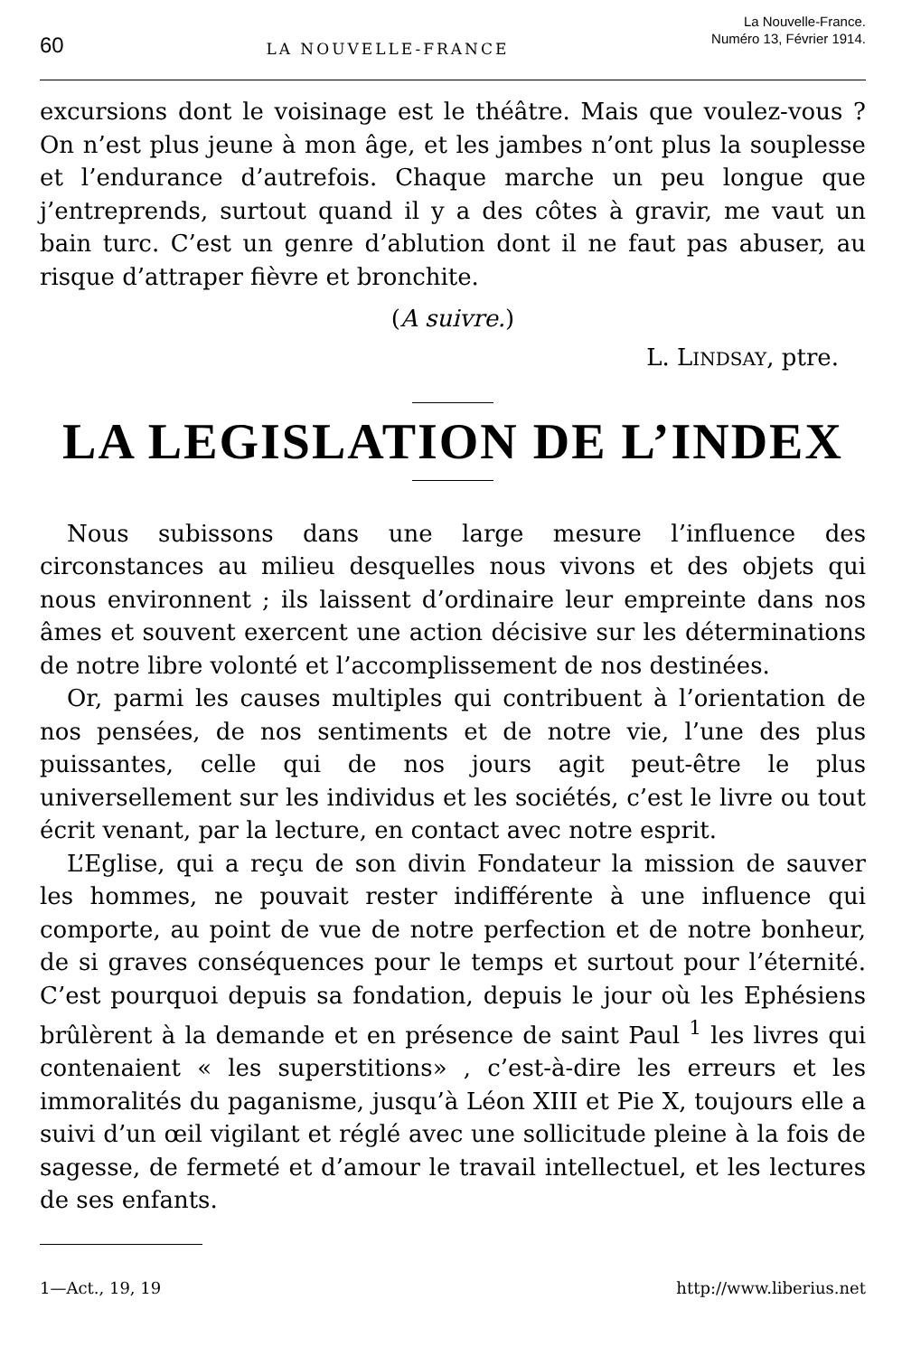60 LA NOUVELLE-FRANCE La Nouvelle-France.
Numéro 13, Février 1914.
excursions dont le voisinage est le théâtre. Mais que voulez-vous ? On n’est plus jeune à mon âge, et les jambes n’ont plus la souplesse et l’endurance d’autrefois. Chaque marche un peu longue que j’entreprends, surtout quand il y a des côtes à gravir, me vaut un bain turc. C’est un genre d’ablution dont il ne faut pas abuser, au risque d’attraper fièvre et bronchite.
(A suivre.)
L. LINDSAY, ptre.
LA LEGISLATION DE L’INDEX
Nous subissons dans une large mesure l’influence des circonstances au milieu desquelles nous vivons et des objets qui nous environnent ; ils laissent d’ordinaire leur empreinte dans nos âmes et souvent exercent une action décisive sur les déterminations de notre libre volonté et l’accomplissement de nos destinées.
Or, parmi les causes multiples qui contribuent à l’orientation de nos pensées, de nos sentiments et de notre vie, l’une des plus puissantes, celle qui de nos jours agit peut-être le plus universellement sur les individus et les sociétés, c’est le livre ou tout écrit venant, par la lecture, en contact avec notre esprit.
L’Eglise, qui a reçu de son divin Fondateur la mission de sauver les hommes, ne pouvait rester indifférente à une influence qui comporte, au point de vue de notre perfection et de notre bonheur, de si graves conséquences pour le temps et surtout pour l’éternité. C’est pourquoi depuis sa fondation, depuis le jour où les Ephésiens brûlèrent à la demande et en présence de saint Paul <sup>1</sup> les livres qui contenaient « les superstitions» , c’est-à-dire les erreurs et les immoralités du paganisme, jusqu’à Léon XIII et Pie X, toujours elle a suivi d’un œil vigilant et réglé avec une sollicitude pleine à la fois de sagesse, de fermeté et d’amour le travail intellectuel, et les lectures de ses enfants.
1—Act., 19, 19 http://www.liberius.net